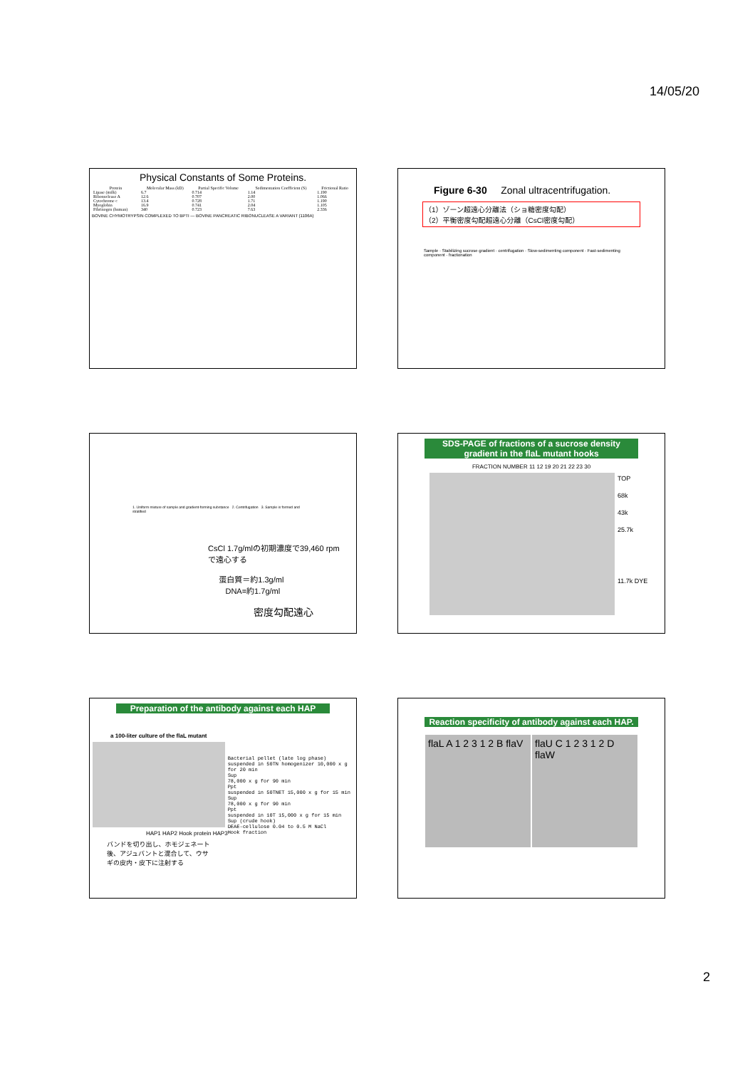14/05/20
Physical Constants of Some Proteins.
| Protein | Molecular Mass (kD) | Partial Specific Volume | Sedimentation Coefficient (S) | Frictional Ratio |
| --- | --- | --- | --- | --- |
| Lipase (milk) | 6.7 | 0.714 | 1.14 | 1.190 |
| Ribonuclease A | 12.6 | 0.707 | 2.00 | 1.066 |
| Cytochrome c | 13.4 | 0.728 | 1.71 | 1.190 |
| Myoglobin | 16.9 | 0.741 | 2.04 | 1.105 |
| Fibrinogen (human) | 340 | 0.723 | 7.63 | 2.336 |
BOVINE CHYMOTRYPSIN COMPLEXED TO BPTI — BOVINE PANCREATIC RIBONUCLEASE A VARIANT (1106A)
Figure 6-30 Zonal ultracentrifugation.
（1）ゾーン超遠心分離法（ショ糖密度勾配）
（2）平衡密度勾配超遠心分離（CsCl密度勾配）
Sample · Stabilizing sucrose gradient · centrifugation · Slow-sedimenting component · Fast-sedimenting component · fractionation
1. Uniform mixture of sample and gradient-forming substance 2. Centrifugation 3. Sample is formed and stratified
CsCl 1.7g/mlの初期濃度で39,460 rpm
で遠心する
蛋白質＝約1.3g/ml
DNA=約1.7g/ml
密度勾配遠心
SDS-PAGE of fractions of a sucrose density gradient in the flaL mutant hooks
FRACTION NUMBER 11 12 19 20 21 22 23 30
TOP
68k
43k
25.7k
11.7k DYE
Preparation of the antibody against each HAP
a 100-liter culture of the flaL mutant
HAP1 HAP2 Hook protein HAP3
バンドを切り出し、ホモジェネート後、アジュバントと混合して、ウサギの皮内・皮下に注射する
Bacterial pellet (late log phase)
suspended in 50TN homogenizer 10,000 x g for 20 min
Sup
78,000 x g for 90 min
Ppt
suspended in 50TNET 15,000 x g for 15 min
Sup
78,000 x g for 90 min
Ppt
suspended in 10T 15,000 x g for 15 min
Sup (crude hook)
DEAE-cellulose 0.04 to 0.5 M NaCl
Hook fraction
Reaction specificity of antibody against each HAP.
flaL A 1 2 3 1 2 B flaV flaU C 1 2 3 1 2 D flaW
2